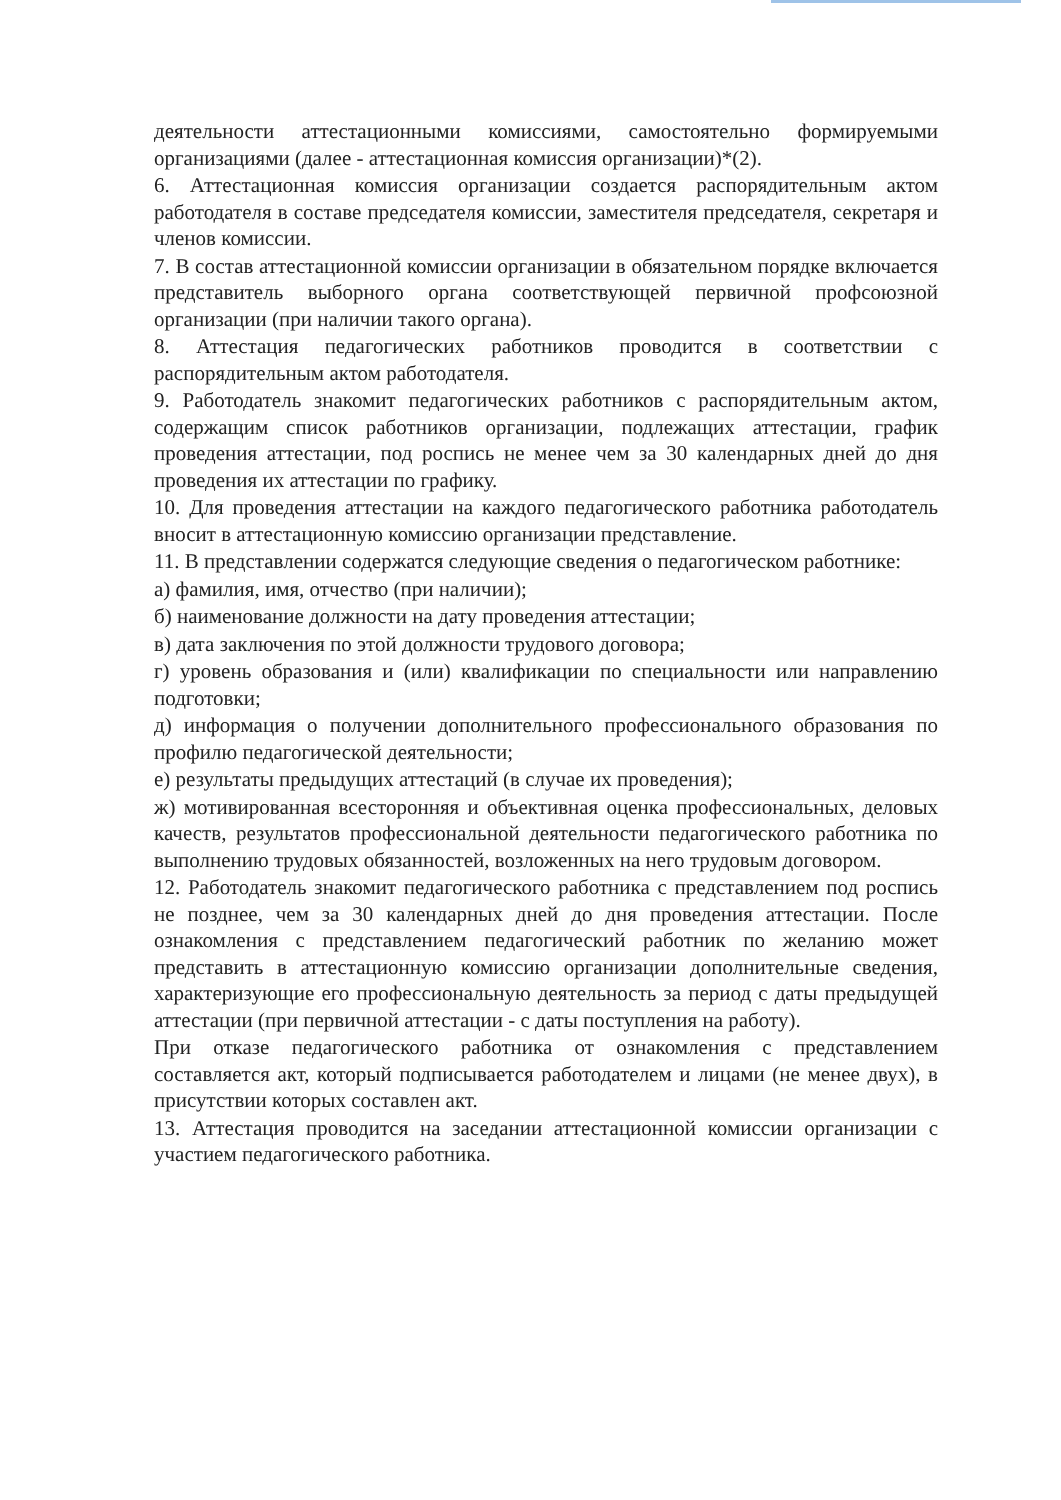деятельности аттестационными комиссиями, самостоятельно формируемыми организациями (далее - аттестационная комиссия организации)*(2).
6. Аттестационная комиссия организации создается распорядительным актом работодателя в составе председателя комиссии, заместителя председателя, секретаря и членов комиссии.
7. В состав аттестационной комиссии организации в обязательном порядке включается представитель выборного органа соответствующей первичной профсоюзной организации (при наличии такого органа).
8. Аттестация педагогических работников проводится в соответствии с распорядительным актом работодателя.
9. Работодатель знакомит педагогических работников с распорядительным актом, содержащим список работников организации, подлежащих аттестации, график проведения аттестации, под роспись не менее чем за 30 календарных дней до дня проведения их аттестации по графику.
10. Для проведения аттестации на каждого педагогического работника работодатель вносит в аттестационную комиссию организации представление.
11. В представлении содержатся следующие сведения о педагогическом работнике:
а) фамилия, имя, отчество (при наличии);
б) наименование должности на дату проведения аттестации;
в) дата заключения по этой должности трудового договора;
г) уровень образования и (или) квалификации по специальности или направлению подготовки;
д) информация о получении дополнительного профессионального образования по профилю педагогической деятельности;
е) результаты предыдущих аттестаций (в случае их проведения);
ж) мотивированная всесторонняя и объективная оценка профессиональных, деловых качеств, результатов профессиональной деятельности педагогического работника по выполнению трудовых обязанностей, возложенных на него трудовым договором.
12. Работодатель знакомит педагогического работника с представлением под роспись не позднее, чем за 30 календарных дней до дня проведения аттестации. После ознакомления с представлением педагогический работник по желанию может представить в аттестационную комиссию организации дополнительные сведения, характеризующие его профессиональную деятельность за период с даты предыдущей аттестации (при первичной аттестации - с даты поступления на работу).
При отказе педагогического работника от ознакомления с представлением составляется акт, который подписывается работодателем и лицами (не менее двух), в присутствии которых составлен акт.
13. Аттестация проводится на заседании аттестационной комиссии организации с участием педагогического работника.